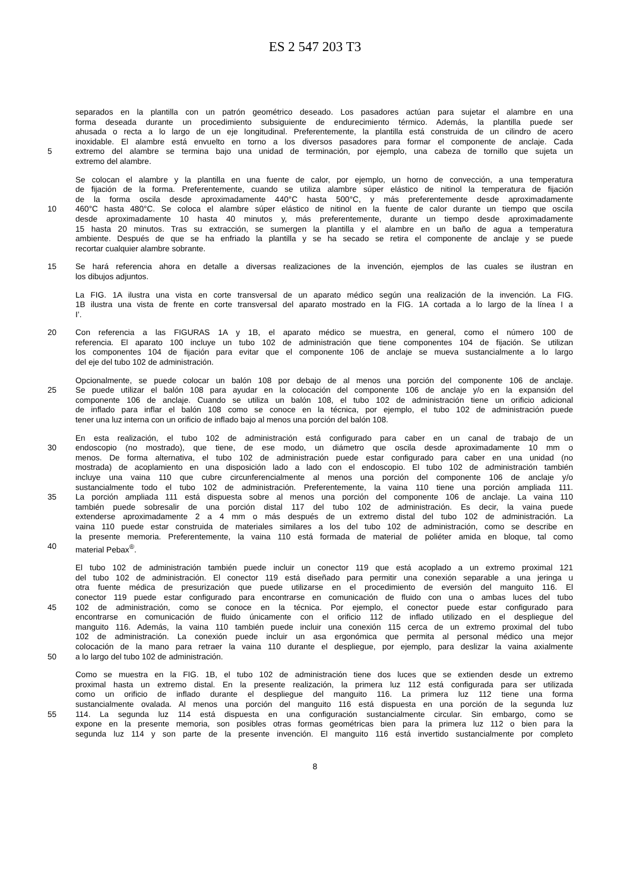ES 2 547 203 T3
separados en la plantilla con un patrón geométrico deseado. Los pasadores actúan para sujetar el alambre en una
forma deseada durante un procedimiento subsiguiente de endurecimiento térmico. Además, la plantilla puede ser
ahusada o recta a lo largo de un eje longitudinal. Preferentemente, la plantilla está construida de un cilindro de acero
inoxidable. El alambre está envuelto en torno a los diversos pasadores para formar el componente de anclaje. Cada
5 extremo del alambre se termina bajo una unidad de terminación, por ejemplo, una cabeza de tornillo que sujeta un
extremo del alambre.
Se colocan el alambre y la plantilla en una fuente de calor, por ejemplo, un horno de convección, a una temperatura
de fijación de la forma. Preferentemente, cuando se utiliza alambre súper elástico de nitinol la temperatura de fijación
de la forma oscila desde aproximadamente 440°C hasta 500°C, y más preferentemente desde aproximadamente
10 460°C hasta 480°C. Se coloca el alambre súper elástico de nitinol en la fuente de calor durante un tiempo que oscila
desde aproximadamente 10 hasta 40 minutos y, más preferentemente, durante un tiempo desde aproximadamente
15 hasta 20 minutos. Tras su extracción, se sumergen la plantilla y el alambre en un baño de agua a temperatura
ambiente. Después de que se ha enfriado la plantilla y se ha secado se retira el componente de anclaje y se puede
recortar cualquier alambre sobrante.
15 Se hará referencia ahora en detalle a diversas realizaciones de la invención, ejemplos de las cuales se ilustran en
los dibujos adjuntos.
La FIG. 1A ilustra una vista en corte transversal de un aparato médico según una realización de la invención. La FIG.
1B ilustra una vista de frente en corte transversal del aparato mostrado en la FIG. 1A cortada a lo largo de la línea I a
I’.
20 Con referencia a las FIGURAS 1A y 1B, el aparato médico se muestra, en general, como el número 100 de
referencia. El aparato 100 incluye un tubo 102 de administración que tiene componentes 104 de fijación. Se utilizan
los componentes 104 de fijación para evitar que el componente 106 de anclaje se mueva sustancialmente a lo largo
del eje del tubo 102 de administración.
Opcionalmente, se puede colocar un balón 108 por debajo de al menos una porción del componente 106 de anclaje.
25 Se puede utilizar el balón 108 para ayudar en la colocación del componente 106 de anclaje y/o en la expansión del
componente 106 de anclaje. Cuando se utiliza un balón 108, el tubo 102 de administración tiene un orificio adicional
de inflado para inflar el balón 108 como se conoce en la técnica, por ejemplo, el tubo 102 de administración puede
tener una luz interna con un orificio de inflado bajo al menos una porción del balón 108.
En esta realización, el tubo 102 de administración está configurado para caber en un canal de trabajo de un
30 endoscopio (no mostrado), que tiene, de ese modo, un diámetro que oscila desde aproximadamente 10 mm o
menos. De forma alternativa, el tubo 102 de administración puede estar configurado para caber en una unidad (no
mostrada) de acoplamiento en una disposición lado a lado con el endoscopio. El tubo 102 de administración también
incluye una vaina 110 que cubre circunferencialmente al menos una porción del componente 106 de anclaje y/o
sustancialmente todo el tubo 102 de administración. Preferentemente, la vaina 110 tiene una porción ampliada 111.
35 La porción ampliada 111 está dispuesta sobre al menos una porción del componente 106 de anclaje. La vaina 110
también puede sobresalir de una porción distal 117 del tubo 102 de administración. Es decir, la vaina puede
extenderse aproximadamente 2 a 4 mm o más después de un extremo distal del tubo 102 de administración. La
vaina 110 puede estar construida de materiales similares a los del tubo 102 de administración, como se describe en
la presente memoria. Preferentemente, la vaina 110 está formada de material de poliéter amida en bloque, tal como
40 material Pebax<sup>®</sup>.
El tubo 102 de administración también puede incluir un conector 119 que está acoplado a un extremo proximal 121
del tubo 102 de administración. El conector 119 está diseñado para permitir una conexión separable a una jeringa u
otra fuente médica de presurización que puede utilizarse en el procedimiento de eversión del manguito 116. El
conector 119 puede estar configurado para encontrarse en comunicación de fluido con una o ambas luces del tubo
45 102 de administración, como se conoce en la técnica. Por ejemplo, el conector puede estar configurado para
encontrarse en comunicación de fluido únicamente con el orificio 112 de inflado utilizado en el despliegue del
manguito 116. Además, la vaina 110 también puede incluir una conexión 115 cerca de un extremo proximal del tubo
102 de administración. La conexión puede incluir un asa ergonómica que permita al personal médico una mejor
colocación de la mano para retraer la vaina 110 durante el despliegue, por ejemplo, para deslizar la vaina axialmente
50 a lo largo del tubo 102 de administración.
Como se muestra en la FIG. 1B, el tubo 102 de administración tiene dos luces que se extienden desde un extremo
proximal hasta un extremo distal. En la presente realización, la primera luz 112 está configurada para ser utilizada
como un orificio de inflado durante el despliegue del manguito 116. La primera luz 112 tiene una forma
sustancialmente ovalada. Al menos una porción del manguito 116 está dispuesta en una porción de la segunda luz
55 114. La segunda luz 114 está dispuesta en una configuración sustancialmente circular. Sin embargo, como se
expone en la presente memoria, son posibles otras formas geométricas bien para la primera luz 112 o bien para la
segunda luz 114 y son parte de la presente invención. El manguito 116 está invertido sustancialmente por completo
8